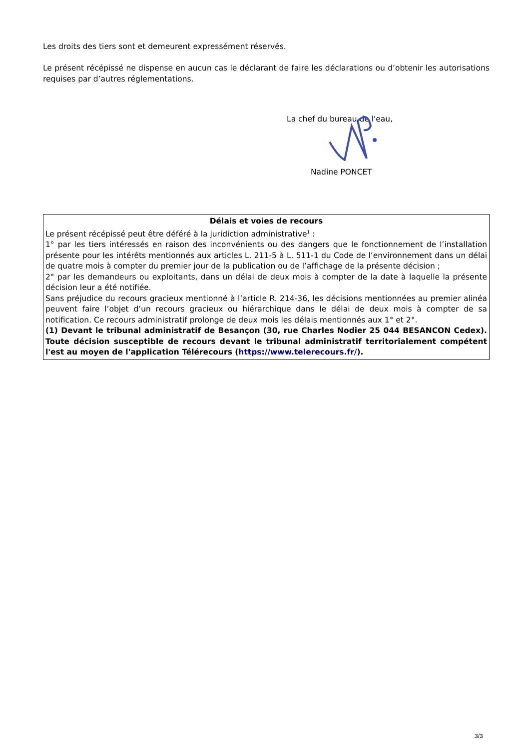Les droits des tiers sont et demeurent expressément réservés.
Le présent récépissé ne dispense en aucun cas le déclarant de faire les déclarations ou d’obtenir les autorisations requises par d’autres réglementations.
La chef du bureau de l'eau,
Nadine PONCET
Délais et voies de recours
Le présent récépissé peut être déféré à la juridiction administrative<sup>1</sup> :
1° par les tiers intéressés en raison des inconvénients ou des dangers que le fonctionnement de l’installation présente pour les intérêts mentionnés aux articles L. 211-5 à L. 511-1 du Code de l’environnement dans un délai de quatre mois à compter du premier jour de la publication ou de l’affichage de la présente décision ;
2° par les demandeurs ou exploitants, dans un délai de deux mois à compter de la date à laquelle la présente décision leur a été notifiée.
Sans préjudice du recours gracieux mentionné à l’article R. 214-36, les décisions mentionnées au premier alinéa peuvent faire l’objet d’un recours gracieux ou hiérarchique dans le délai de deux mois à compter de sa notification. Ce recours administratif prolonge de deux mois les délais mentionnés aux 1° et 2°.
(1) Devant le tribunal administratif de Besançon (30, rue Charles Nodier 25 044 BESANCON Cedex). Toute décision susceptible de recours devant le tribunal administratif territorialement compétent l'est au moyen de l'application Télérecours (https://www.telerecours.fr/).
3/3